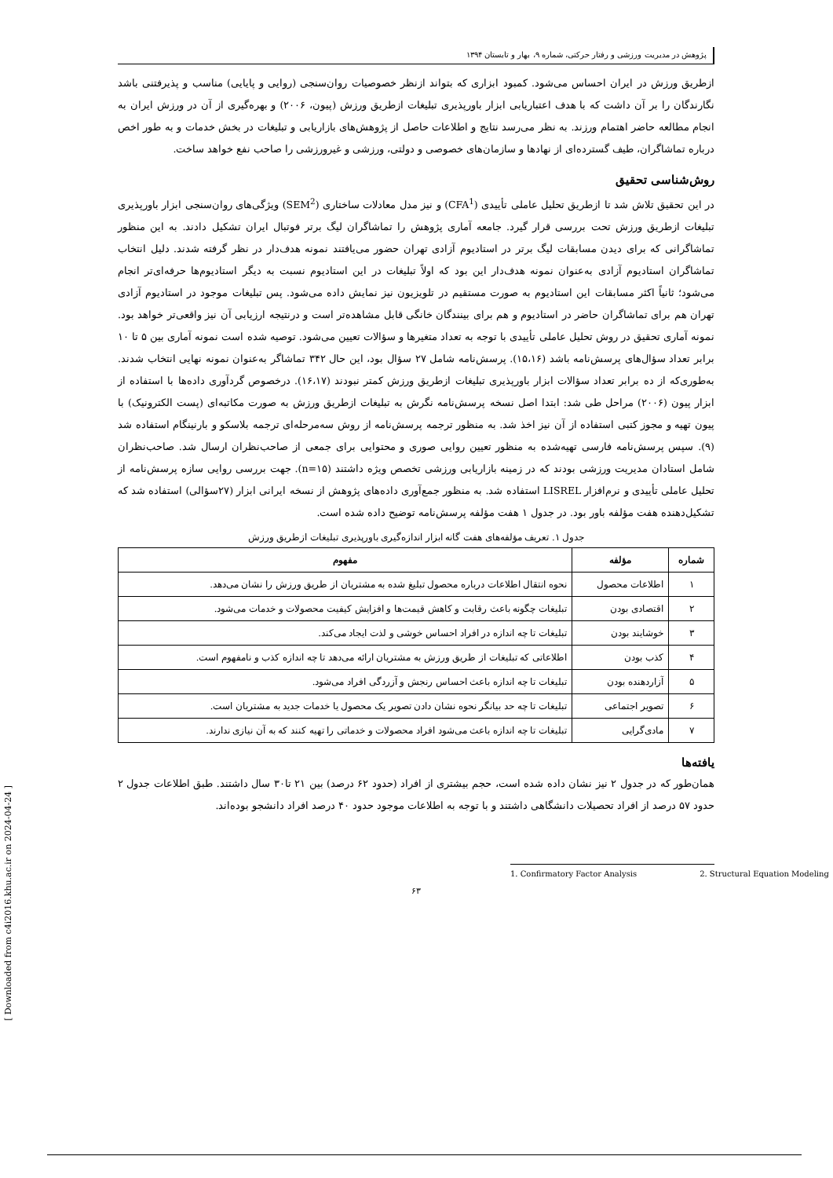[ Downloaded from c4i2016.khu.ac.ir on 2024-04-24 ]
پژوهش در مدیریت ورزشی و رفتار حرکتی، شماره ۹، بهار و تابستان ۱۳۹۴
ازطریق ورزش در ایران احساس می‌شود. کمبود ابزاری که بتواند ازنظر خصوصیات روان‌سنجی (روایی و پایایی) مناسب و پذیرفتنی باشد نگارندگان را بر آن داشت که با هدف اعتباریابی ابزار باورپذیری تبلیغات ازطریق ورزش (پیون، ۲۰۰۶) و بهره‌گیری از آن در ورزش ایران به انجام مطالعه حاضر اهتمام ورزند. به نظر می‌رسد نتایج و اطلاعات حاصل از پژوهش‌های بازاریابی و تبلیغات در بخش خدمات و به طور اخص درباره تماشاگران، طیف گسترده‌ای از نهادها و سازمان‌های خصوصی و دولتی، ورزشی و غیرورزشی را صاحب نفع خواهد ساخت.
روش‌شناسی تحقیق
در این تحقیق تلاش شد تا ازطریق تحلیل عاملی تأییدی (CFA<sup>1</sup>) و نیز مدل معادلات ساختاری (SEM<sup>2</sup>) ویژگی‌های روان‌سنجی ابزار باورپذیری تبلیغات ازطریق ورزش تحت بررسی قرار گیرد. جامعه آماری پژوهش را تماشاگران لیگ برتر فوتبال ایران تشکیل دادند. به این منظور تماشاگرانی که برای دیدن مسابقات لیگ برتر در استادیوم آزادی تهران حضور می‌یافتند نمونه هدف‌دار در نظر گرفته شدند. دلیل انتخاب تماشاگران استادیوم آزادی به‌عنوان نمونه هدف‌دار این بود که اولاً تبلیغات در این استادیوم نسبت به دیگر استادیوم‌ها حرفه‌ای‌تر انجام می‌شود؛ ثانیاً اکثر مسابقات این استادیوم به صورت مستقیم در تلویزیون نیز نمایش داده می‌شود. پس تبلیغات موجود در استادیوم آزادی تهران هم برای تماشاگران حاضر در استادیوم و هم برای بینندگان خانگی قابل مشاهده‌تر است و درنتیجه ارزیابی آن نیز واقعی‌تر خواهد بود. نمونه آماری تحقیق در روش تحلیل عاملی تأییدی با توجه به تعداد متغیرها و سؤالات تعیین می‌شود. توصیه شده است نمونه آماری بین ۵ تا ۱۰ برابر تعداد سؤال‌های پرسش‌نامه باشد (۱۵،۱۶). پرسش‌نامه شامل ۲۷ سؤال بود، این حال ۳۴۲ تماشاگر به‌عنوان نمونه نهایی انتخاب شدند. به‌طوری‌که از ده برابر تعداد سؤالات ابزار باورپذیری تبلیغات ازطریق ورزش کمتر نبودند (۱۶،۱۷). درخصوص گردآوری داده‌ها با استفاده از ابزار پیون (۲۰۰۶) مراحل طی شد: ابتدا اصل نسخه پرسش‌نامه نگرش به تبلیغات ازطریق ورزش به صورت مکاتبه‌ای (پست الکترونیک) با پیون تهیه و مجوز کتبی استفاده از آن نیز اخذ شد. به منظور ترجمه پرسش‌نامه از روش سه‌مرحله‌ای ترجمه بلاسکو و بارنینگام استفاده شد (۹). سپس پرسش‌نامه فارسی تهیه‌شده به منظور تعیین روایی صوری و محتوایی برای جمعی از صاحب‌نظران ارسال شد. صاحب‌نظران شامل استادان مدیریت ورزشی بودند که در زمینه بازاریابی ورزشی تخصص ویژه داشتند (n=۱۵). جهت بررسی روایی سازه پرسش‌نامه از تحلیل عاملی تأییدی و نرم‌افزار LISREL استفاده شد. به منظور جمع‌آوری داده‌های پژوهش از نسخه ایرانی ابزار (۲۷سؤالی) استفاده شد که تشکیل‌دهنده هفت مؤلفه باور بود. در جدول ۱ هفت مؤلفه پرسش‌نامه توضیح داده شده است.
جدول ۱. تعریف مؤلفه‌های هفت گانه ابزار اندازه‌گیری باورپذیری تبلیغات ازطریق ورزش
| شماره | مؤلفه | مفهوم |
| --- | --- | --- |
| ۱ | اطلاعات محصول | نحوه انتقال اطلاعات درباره محصول تبلیغ شده به مشتریان از طریق ورزش را نشان می‌دهد. |
| ۲ | اقتصادی بودن | تبلیغات چگونه باعث رقابت و کاهش قیمت‌ها و افزایش کیفیت محصولات و خدمات می‌شود. |
| ۳ | خوشایند بودن | تبلیغات تا چه اندازه در افراد احساس خوشی و لذت ایجاد می‌کند. |
| ۴ | کذب بودن | اطلاعاتی که تبلیغات از طریق ورزش به مشتریان ارائه می‌دهد تا چه اندازه کذب و نامفهوم است. |
| ۵ | آزاردهنده بودن | تبلیغات تا چه اندازه باعث احساس رنجش و آزردگی افراد می‌شود. |
| ۶ | تصویر اجتماعی | تبلیغات تا چه حد بیانگر نحوه نشان دادن تصویر یک محصول یا خدمات جدید به مشتریان است. |
| ۷ | مادی‌گرایی | تبلیغات تا چه اندازه باعث می‌شود افراد محصولات و خدماتی را تهیه کنند که به آن نیازی ندارند. |
یافته‌ها
همان‌طور که در جدول ۲ نیز نشان داده شده است، حجم بیشتری از افراد (حدود ۶۲ درصد) بین ۲۱ تا۳۰ سال داشتند. طبق اطلاعات جدول ۲ حدود ۵۷ درصد از افراد تحصیلات دانشگاهی داشتند و با توجه به اطلاعات موجود حدود ۴۰ درصد افراد دانشجو بوده‌اند.
1. Confirmatory Factor Analysis 2. Structural Equation Modeling
۶۳